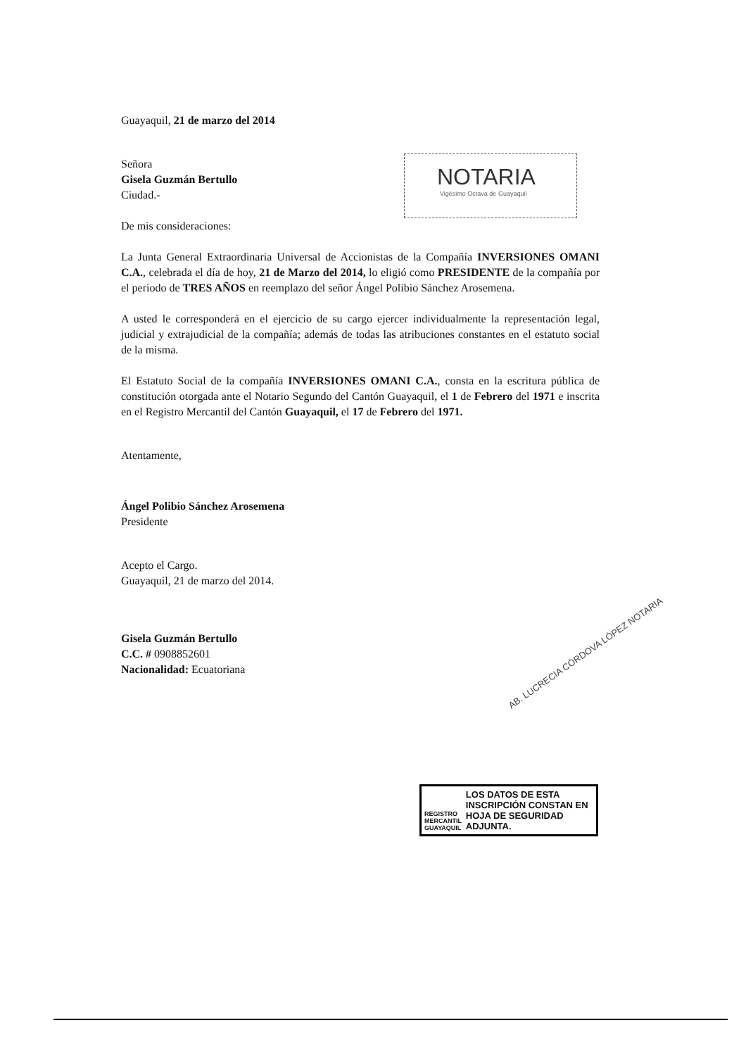Guayaquil, 21 de marzo del 2014
Señora
Gisela Guzmán Bertullo
Ciudad.-
De mis consideraciones:
La Junta General Extraordinaria Universal de Accionistas de la Compañía INVERSIONES OMANI C.A., celebrada el día de hoy, 21 de Marzo del 2014, lo eligió como PRESIDENTE de la compañía por el periodo de TRES AÑOS en reemplazo del señor Ángel Polibio Sánchez Arosemena.
A usted le corresponderá en el ejercicio de su cargo ejercer individualmente la representación legal, judicial y extrajudicial de la compañía; además de todas las atribuciones constantes en el estatuto social de la misma.
El Estatuto Social de la compañía INVERSIONES OMANI C.A., consta en la escritura pública de constitución otorgada ante el Notario Segundo del Cantón Guayaquil, el 1 de Febrero del 1971 e inscrita en el Registro Mercantil del Cantón Guayaquil, el 17 de Febrero del 1971.
Atentamente,
Ángel Polibio Sánchez Arosemena
Presidente
Acepto el Cargo.
Guayaquil, 21 de marzo del 2014.
Gisela Guzmán Bertullo
C.C. # 0908852601
Nacionalidad: Ecuatoriana
NOTARIA
Vigésimo Octava de Guayaquil
AB. LUCRECIA CÓRDOVA LÓPEZ NOTARIA
REGISTRO MERCANTIL GUAYAQUIL
LOS DATOS DE ESTA INSCRIPCIÓN CONSTAN EN HOJA DE SEGURIDAD ADJUNTA.